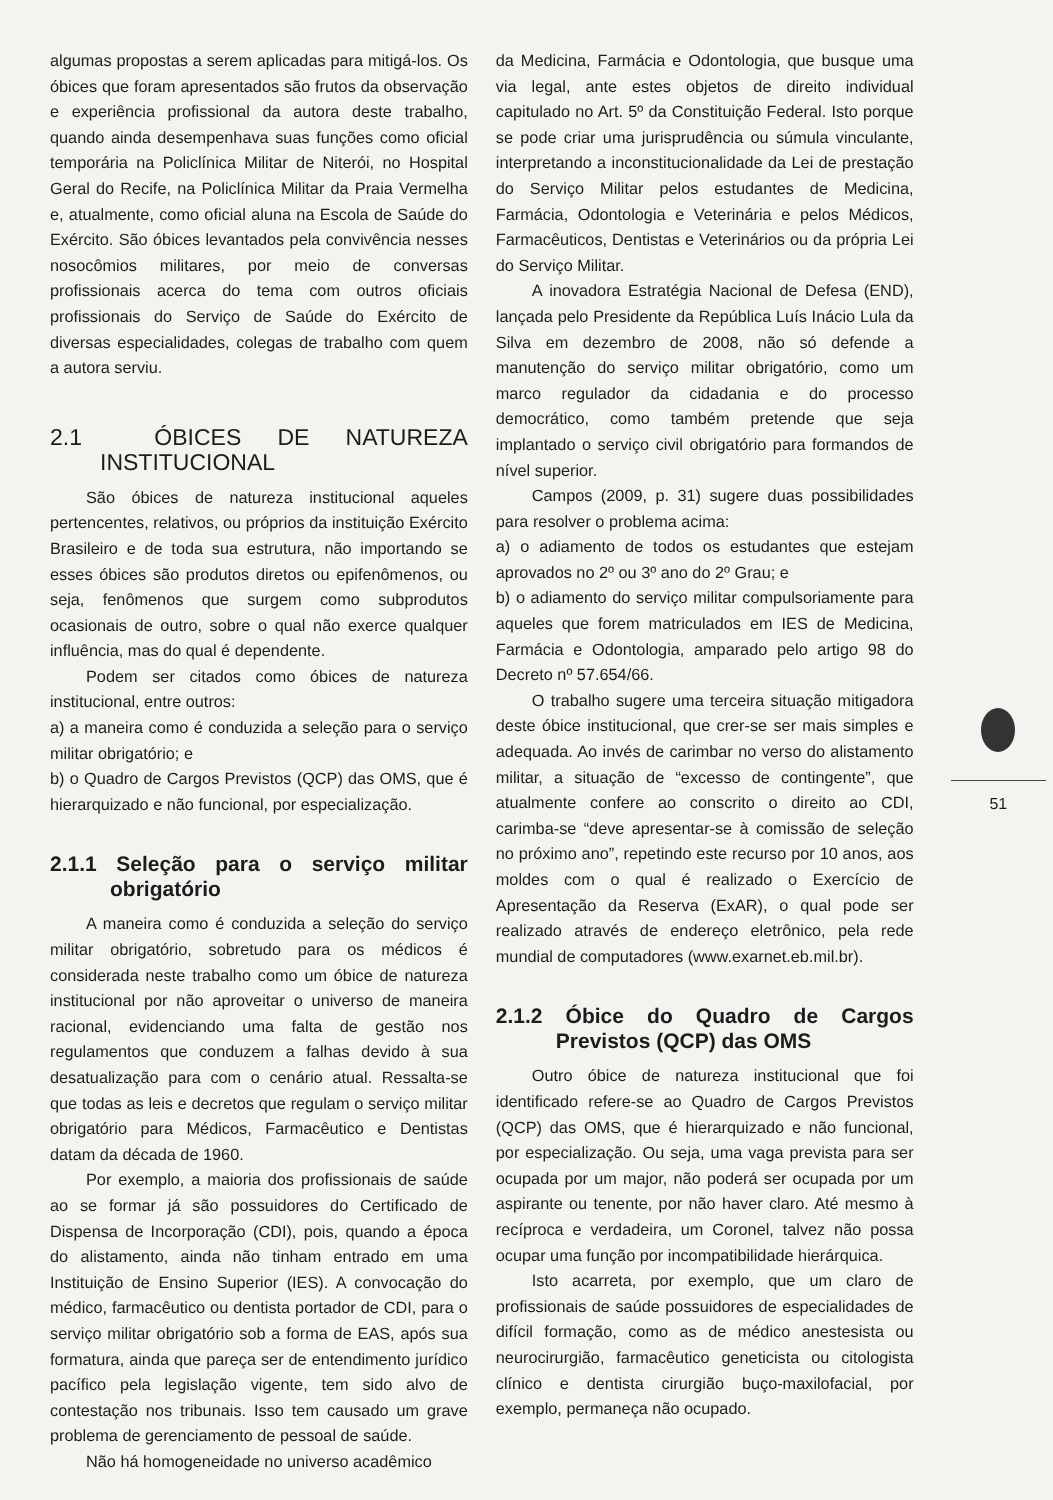algumas propostas a serem aplicadas para mitigá-los. Os óbices que foram apresentados são frutos da observação e experiência profissional da autora deste trabalho, quando ainda desempenhava suas funções como oficial temporária na Policlínica Militar de Niterói, no Hospital Geral do Recife, na Policlínica Militar da Praia Vermelha e, atualmente, como oficial aluna na Escola de Saúde do Exército. São óbices levantados pela convivência nesses nosocômios militares, por meio de conversas profissionais acerca do tema com outros oficiais profissionais do Serviço de Saúde do Exército de diversas especialidades, colegas de trabalho com quem a autora serviu.
2.1 ÓBICES DE NATUREZA INSTITUCIONAL
São óbices de natureza institucional aqueles pertencentes, relativos, ou próprios da instituição Exército Brasileiro e de toda sua estrutura, não importando se esses óbices são produtos diretos ou epifenômenos, ou seja, fenômenos que surgem como subprodutos ocasionais de outro, sobre o qual não exerce qualquer influência, mas do qual é dependente.
Podem ser citados como óbices de natureza institucional, entre outros:
a) a maneira como é conduzida a seleção para o serviço militar obrigatório; e
b) o Quadro de Cargos Previstos (QCP) das OMS, que é hierarquizado e não funcional, por especialização.
2.1.1 Seleção para o serviço militar obrigatório
A maneira como é conduzida a seleção do serviço militar obrigatório, sobretudo para os médicos é considerada neste trabalho como um óbice de natureza institucional por não aproveitar o universo de maneira racional, evidenciando uma falta de gestão nos regulamentos que conduzem a falhas devido à sua desatualização para com o cenário atual. Ressalta-se que todas as leis e decretos que regulam o serviço militar obrigatório para Médicos, Farmacêutico e Dentistas datam da década de 1960.
Por exemplo, a maioria dos profissionais de saúde ao se formar já são possuidores do Certificado de Dispensa de Incorporação (CDI), pois, quando a época do alistamento, ainda não tinham entrado em uma Instituição de Ensino Superior (IES). A convocação do médico, farmacêutico ou dentista portador de CDI, para o serviço militar obrigatório sob a forma de EAS, após sua formatura, ainda que pareça ser de entendimento jurídico pacífico pela legislação vigente, tem sido alvo de contestação nos tribunais. Isso tem causado um grave problema de gerenciamento de pessoal de saúde.
Não há homogeneidade no universo acadêmico
da Medicina, Farmácia e Odontologia, que busque uma via legal, ante estes objetos de direito individual capitulado no Art. 5º da Constituição Federal. Isto porque se pode criar uma jurisprudência ou súmula vinculante, interpretando a inconstitucionalidade da Lei de prestação do Serviço Militar pelos estudantes de Medicina, Farmácia, Odontologia e Veterinária e pelos Médicos, Farmacêuticos, Dentistas e Veterinários ou da própria Lei do Serviço Militar.
A inovadora Estratégia Nacional de Defesa (END), lançada pelo Presidente da República Luís Inácio Lula da Silva em dezembro de 2008, não só defende a manutenção do serviço militar obrigatório, como um marco regulador da cidadania e do processo democrático, como também pretende que seja implantado o serviço civil obrigatório para formandos de nível superior.
Campos (2009, p. 31) sugere duas possibilidades para resolver o problema acima:
a) o adiamento de todos os estudantes que estejam aprovados no 2º ou 3º ano do 2º Grau; e
b) o adiamento do serviço militar compulsoriamente para aqueles que forem matriculados em IES de Medicina, Farmácia e Odontologia, amparado pelo artigo 98 do Decreto nº 57.654/66.
O trabalho sugere uma terceira situação mitigadora deste óbice institucional, que crer-se ser mais simples e adequada. Ao invés de carimbar no verso do alistamento militar, a situação de “excesso de contingente”, que atualmente confere ao conscrito o direito ao CDI, carimba-se “deve apresentar-se à comissão de seleção no próximo ano”, repetindo este recurso por 10 anos, aos moldes com o qual é realizado o Exercício de Apresentação da Reserva (ExAR), o qual pode ser realizado através de endereço eletrônico, pela rede mundial de computadores (www.exarnet.eb.mil.br).
2.1.2 Óbice do Quadro de Cargos Previstos (QCP) das OMS
Outro óbice de natureza institucional que foi identificado refere-se ao Quadro de Cargos Previstos (QCP) das OMS, que é hierarquizado e não funcional, por especialização. Ou seja, uma vaga prevista para ser ocupada por um major, não poderá ser ocupada por um aspirante ou tenente, por não haver claro. Até mesmo à recíproca e verdadeira, um Coronel, talvez não possa ocupar uma função por incompatibilidade hierárquica.
Isto acarreta, por exemplo, que um claro de profissionais de saúde possuidores de especialidades de difícil formação, como as de médico anestesista ou neurocirurgião, farmacêutico geneticista ou citologista clínico e dentista cirurgião buço-maxilofacial, por exemplo, permaneça não ocupado.
51